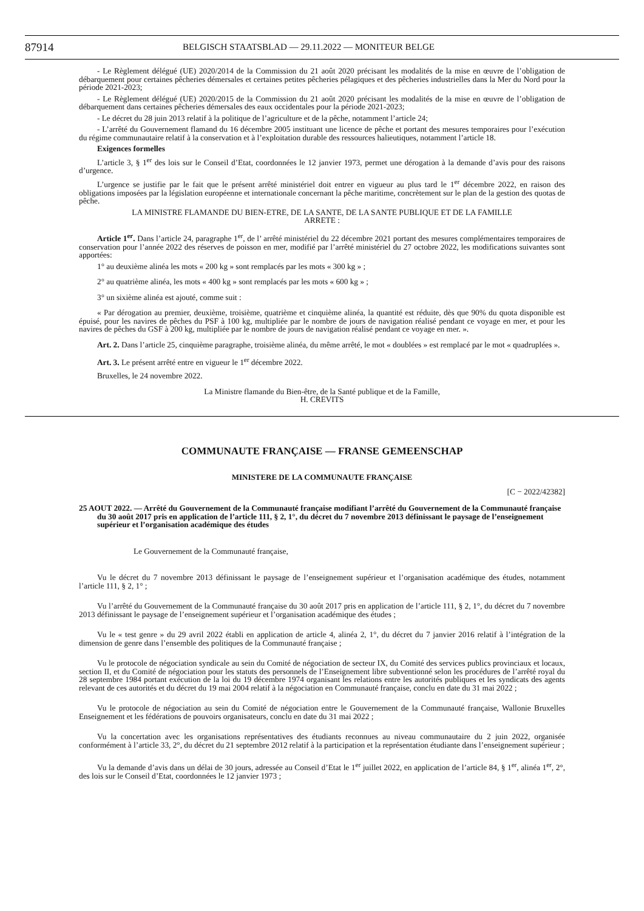87914 BELGISCH STAATSBLAD — 29.11.2022 — MONITEUR BELGE
- Le Règlement délégué (UE) 2020/2014 de la Commission du 21 août 2020 précisant les modalités de la mise en œuvre de l’obligation de débarquement pour certaines pêcheries démersales et certaines petites pêcheries pélagiques et des pêcheries industrielles dans la Mer du Nord pour la période 2021-2023;
- Le Règlement délégué (UE) 2020/2015 de la Commission du 21 août 2020 précisant les modalités de la mise en œuvre de l’obligation de débarquement dans certaines pêcheries démersales des eaux occidentales pour la période 2021-2023;
- Le décret du 28 juin 2013 relatif à la politique de l’agriculture et de la pêche, notamment l’article 24;
- L’arrêté du Gouvernement flamand du 16 décembre 2005 instituant une licence de pêche et portant des mesures temporaires pour l’exécution du régime communautaire relatif à la conservation et à l’exploitation durable des ressources halieutiques, notamment l’article 18.
Exigences formelles
L’article 3, § 1<sup>er</sup> des lois sur le Conseil d’Etat, coordonnées le 12 janvier 1973, permet une dérogation à la demande d’avis pour des raisons d’urgence.
L’urgence se justifie par le fait que le présent arrêté ministériel doit entrer en vigueur au plus tard le 1<sup>er</sup> décembre 2022, en raison des obligations imposées par la législation européenne et internationale concernant la pêche maritime, concrètement sur le plan de la gestion des quotas de pêche.
LA MINISTRE FLAMANDE DU BIEN-ETRE, DE LA SANTE, DE LA SANTE PUBLIQUE ET DE LA FAMILLE
ARRETE :
Article 1<sup>er</sup>. Dans l’article 24, paragraphe 1<sup>er</sup>, de l’ arrêté ministériel du 22 décembre 2021 portant des mesures complémentaires temporaires de conservation pour l’année 2022 des réserves de poisson en mer, modifié par l’arrêté ministériel du 27 octobre 2022, les modifications suivantes sont apportées:
1° au deuxième alinéa les mots « 200 kg » sont remplacés par les mots « 300 kg » ;
2° au quatrième alinéa, les mots « 400 kg » sont remplacés par les mots « 600 kg » ;
3° un sixième alinéa est ajouté, comme suit :
« Par dérogation au premier, deuxième, troisième, quatrième et cinquième alinéa, la quantité est réduite, dès que 90% du quota disponible est épuisé, pour les navires de pêches du PSF à 100 kg, multipliée par le nombre de jours de navigation réalisé pendant ce voyage en mer, et pour les navires de pêches du GSF à 200 kg, multipliée par le nombre de jours de navigation réalisé pendant ce voyage en mer. ».
Art. 2. Dans l’article 25, cinquième paragraphe, troisième alinéa, du même arrêté, le mot « doublées » est remplacé par le mot « quadruplées ».
Art. 3. Le présent arrêté entre en vigueur le 1<sup>er</sup> décembre 2022.
Bruxelles, le 24 novembre 2022.
La Ministre flamande du Bien-être, de la Santé publique et de la Famille,
H. CREVITS
COMMUNAUTE FRANÇAISE — FRANSE GEMEENSCHAP
MINISTERE DE LA COMMUNAUTE FRANÇAISE
[C − 2022/42382]
25 AOUT 2022. — Arrêté du Gouvernement de la Communauté française modifiant l’arrêté du Gouvernement de la Communauté française du 30 août 2017 pris en application de l’article 111, § 2, 1°, du décret du 7 novembre 2013 définissant le paysage de l’enseignement supérieur et l’organisation académique des études
Le Gouvernement de la Communauté française,
Vu le décret du 7 novembre 2013 définissant le paysage de l’enseignement supérieur et l’organisation académique des études, notamment l’article 111, § 2, 1° ;
Vu l’arrêté du Gouvernement de la Communauté française du 30 août 2017 pris en application de l’article 111, § 2, 1°, du décret du 7 novembre 2013 définissant le paysage de l’enseignement supérieur et l’organisation académique des études ;
Vu le « test genre » du 29 avril 2022 établi en application de article 4, alinéa 2, 1°, du décret du 7 janvier 2016 relatif à l’intégration de la dimension de genre dans l’ensemble des politiques de la Communauté française ;
Vu le protocole de négociation syndicale au sein du Comité de négociation de secteur IX, du Comité des services publics provinciaux et locaux, section II, et du Comité de négociation pour les statuts des personnels de l’Enseignement libre subventionné selon les procédures de l’arrêté royal du 28 septembre 1984 portant exécution de la loi du 19 décembre 1974 organisant les relations entre les autorités publiques et les syndicats des agents relevant de ces autorités et du décret du 19 mai 2004 relatif à la négociation en Communauté française, conclu en date du 31 mai 2022 ;
Vu le protocole de négociation au sein du Comité de négociation entre le Gouvernement de la Communauté française, Wallonie Bruxelles Enseignement et les fédérations de pouvoirs organisateurs, conclu en date du 31 mai 2022 ;
Vu la concertation avec les organisations représentatives des étudiants reconnues au niveau communautaire du 2 juin 2022, organisée conformément à l’article 33, 2°, du décret du 21 septembre 2012 relatif à la participation et la représentation étudiante dans l’enseignement supérieur ;
Vu la demande d’avis dans un délai de 30 jours, adressée au Conseil d’Etat le 1<sup>er</sup> juillet 2022, en application de l’article 84, § 1<sup>er</sup>, alinéa 1<sup>er</sup>, 2°, des lois sur le Conseil d’Etat, coordonnées le 12 janvier 1973 ;